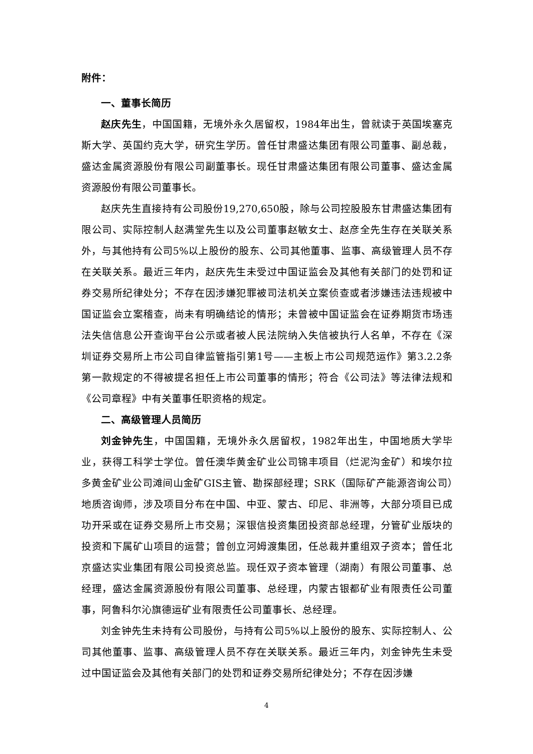附件：
一、董事长简历
赵庆先生，中国国籍，无境外永久居留权，1984年出生，曾就读于英国埃塞克斯大学、英国约克大学，研究生学历。曾任甘肃盛达集团有限公司董事、副总裁，盛达金属资源股份有限公司副董事长。现任甘肃盛达集团有限公司董事、盛达金属资源股份有限公司董事长。
赵庆先生直接持有公司股份19,270,650股，除与公司控股股东甘肃盛达集团有限公司、实际控制人赵满堂先生以及公司董事赵敏女士、赵彦全先生存在关联关系外，与其他持有公司5%以上股份的股东、公司其他董事、监事、高级管理人员不存在关联关系。最近三年内，赵庆先生未受过中国证监会及其他有关部门的处罚和证券交易所纪律处分；不存在因涉嫌犯罪被司法机关立案侦查或者涉嫌违法违规被中国证监会立案稽查，尚未有明确结论的情形；未曾被中国证监会在证券期货市场违法失信信息公开查询平台公示或者被人民法院纳入失信被执行人名单，不存在《深圳证券交易所上市公司自律监管指引第1号——主板上市公司规范运作》第3.2.2条第一款规定的不得被提名担任上市公司董事的情形；符合《公司法》等法律法规和《公司章程》中有关董事任职资格的规定。
二、高级管理人员简历
刘金钟先生，中国国籍，无境外永久居留权，1982年出生，中国地质大学毕业，获得工科学士学位。曾任澳华黄金矿业公司锦丰项目（烂泥沟金矿）和埃尔拉多黄金矿业公司滩间山金矿GIS主管、勘探部经理；SRK（国际矿产能源咨询公司）地质咨询师，涉及项目分布在中国、中亚、蒙古、印尼、非洲等，大部分项目已成功开采或在证券交易所上市交易；深银信投资集团投资部总经理，分管矿业版块的投资和下属矿山项目的运营；曾创立河姆渡集团，任总裁并重组双子资本；曾任北京盛达实业集团有限公司投资总监。现任双子资本管理（湖南）有限公司董事、总经理，盛达金属资源股份有限公司董事、总经理，内蒙古银都矿业有限责任公司董事，阿鲁科尔沁旗德运矿业有限责任公司董事长、总经理。
刘金钟先生未持有公司股份，与持有公司5%以上股份的股东、实际控制人、公司其他董事、监事、高级管理人员不存在关联关系。最近三年内，刘金钟先生未受过中国证监会及其他有关部门的处罚和证券交易所纪律处分；不存在因涉嫌
4